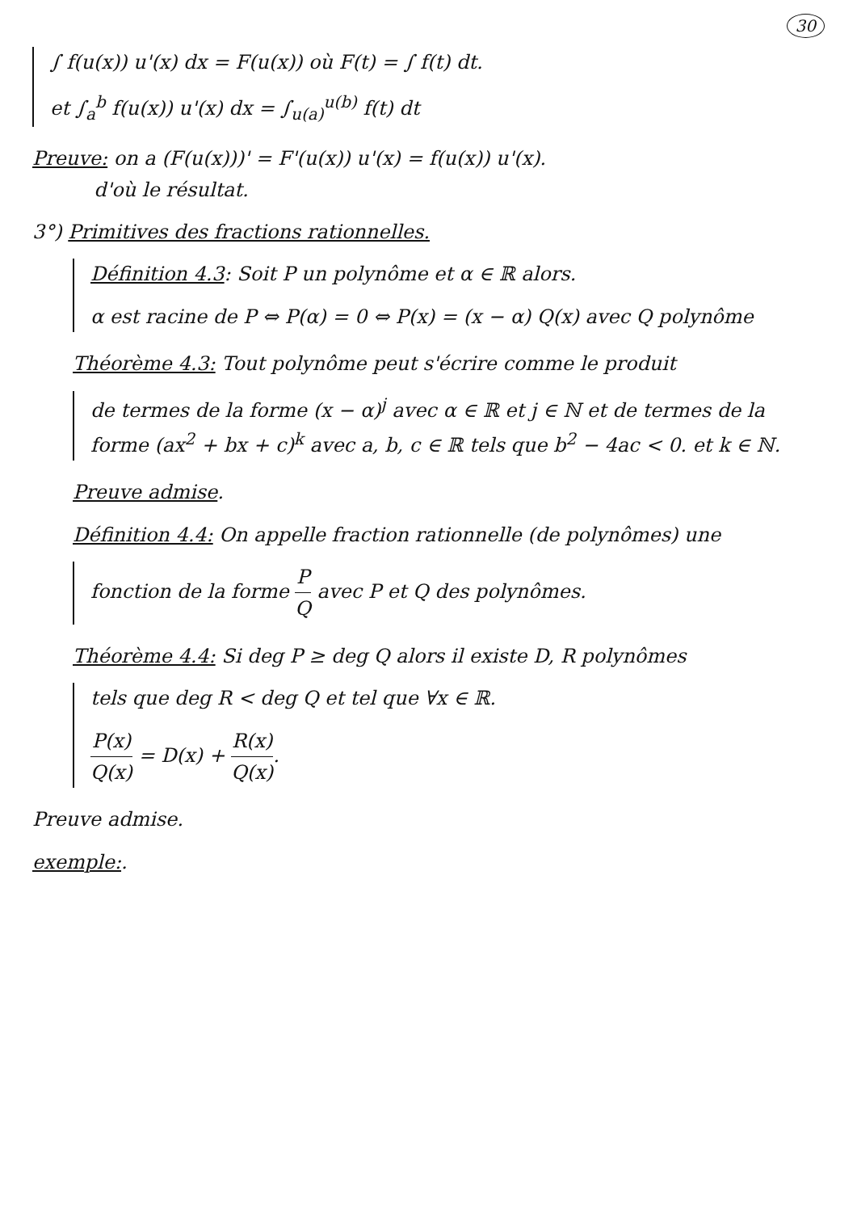30
∫ f(u(x)) u'(x) dx = F(u(x)) où F(t) = ∫ f(t) dt.
et ∫<sub>a</sub><sup>b</sup> f(u(x)) u'(x) dx = ∫<sub>u(a)</sub><sup>u(b)</sup> f(t) dt
Preuve: on a (F(u(x)))' = F'(u(x)) u'(x) = f(u(x)) u'(x).
d'où le résultat.
3°) Primitives des fractions rationnelles.
Définition 4.3: Soit P un polynôme et α ∈ ℝ alors.
α est racine de P ⇔ P(α) = 0 ⇔ P(x) = (x − α) Q(x) avec Q polynôme
Théorème 4.3: Tout polynôme peut s'écrire comme le produit
de termes de la forme (x − α)<sup>j</sup> avec α ∈ ℝ et j ∈ ℕ et de termes de la forme (ax<sup>2</sup> + bx + c)<sup>k</sup> avec a, b, c ∈ ℝ tels que b<sup>2</sup> − 4ac < 0. et k ∈ ℕ.
Preuve admise.
Définition 4.4: On appelle fraction rationnelle (de polynômes) une
fonction de la forme P Q avec P et Q des polynômes.
Théorème 4.4: Si deg P ≥ deg Q alors il existe D, R polynômes
tels que deg R < deg Q et tel que ∀x ∈ ℝ.
P(x) Q(x) = D(x) + R(x) Q(x).
Preuve admise.
exemple:.